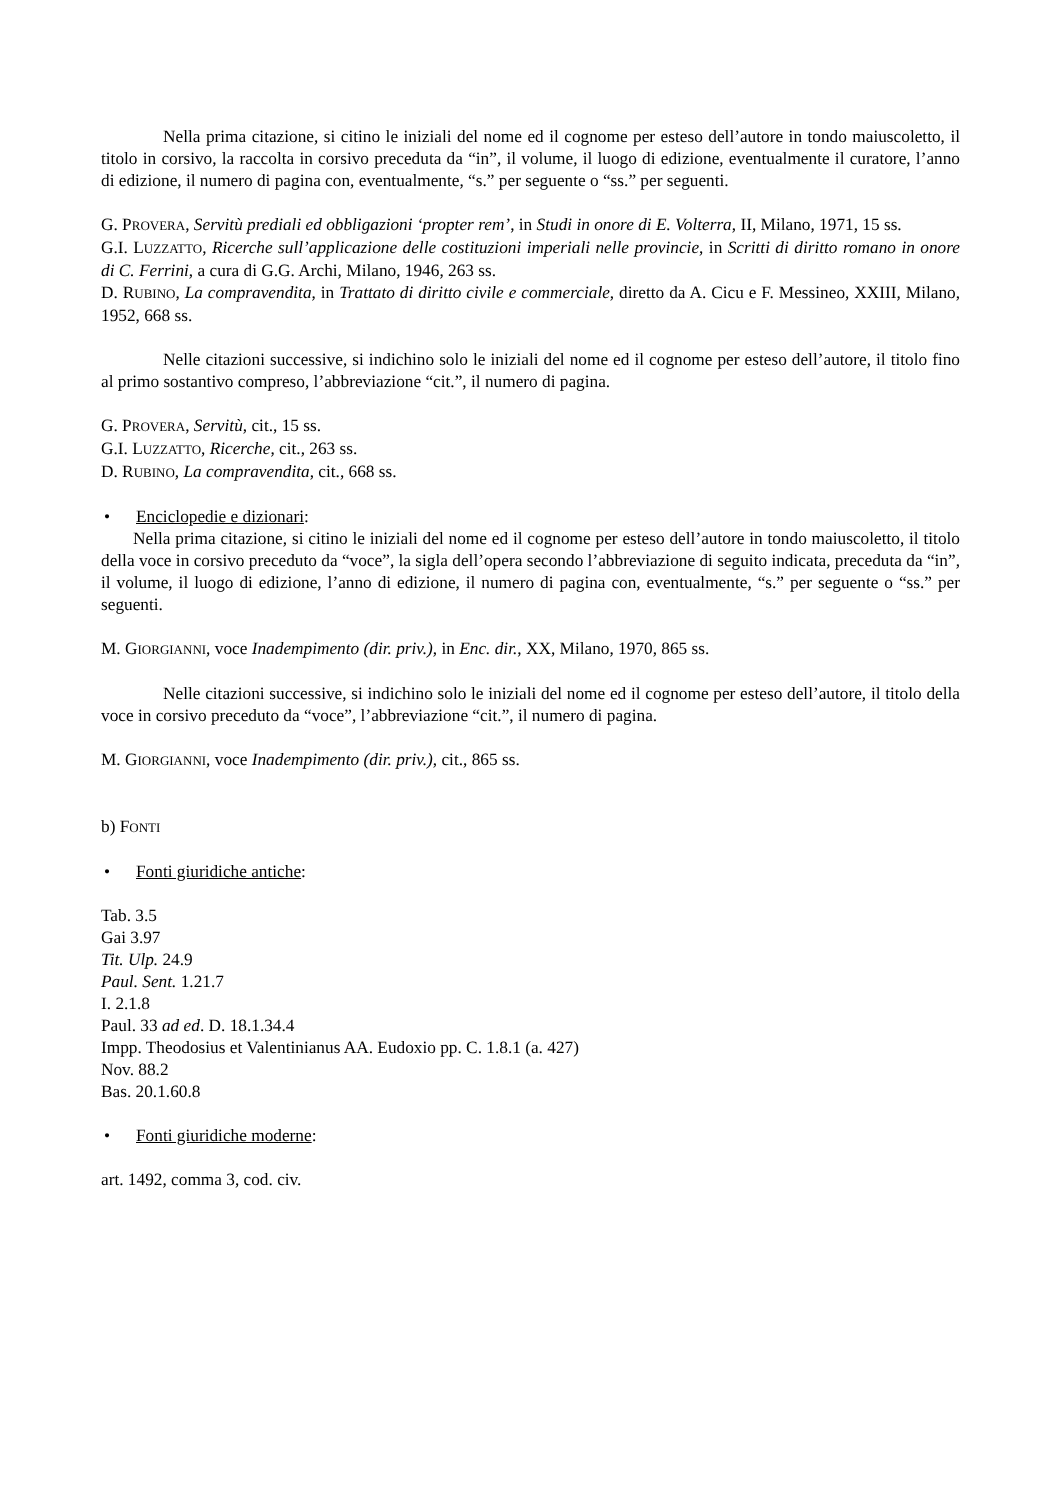Nella prima citazione, si citino le iniziali del nome ed il cognome per esteso dell’autore in tondo maiuscoletto, il titolo in corsivo, la raccolta in corsivo preceduta da “in”, il volume, il luogo di edizione, eventualmente il curatore, l’anno di edizione, il numero di pagina con, eventualmente, “s.” per seguente o “ss.” per seguenti.
G. PROVERA, Servitù prediali ed obbligazioni ‘propter rem’, in Studi in onore di E. Volterra, II, Milano, 1971, 15 ss.
G.I. LUZZATTO, Ricerche sull’applicazione delle costituzioni imperiali nelle provincie, in Scritti di diritto romano in onore di C. Ferrini, a cura di G.G. Archi, Milano, 1946, 263 ss.
D. RUBINO, La compravendita, in Trattato di diritto civile e commerciale, diretto da A. Cicu e F. Messineo, XXIII, Milano, 1952, 668 ss.
Nelle citazioni successive, si indichino solo le iniziali del nome ed il cognome per esteso dell’autore, il titolo fino al primo sostantivo compreso, l’abbreviazione “cit.”, il numero di pagina.
G. PROVERA, Servitù, cit., 15 ss.
G.I. LUZZATTO, Ricerche, cit., 263 ss.
D. RUBINO, La compravendita, cit., 668 ss.
• Enciclopedie e dizionari:
Nella prima citazione, si citino le iniziali del nome ed il cognome per esteso dell’autore in tondo maiuscoletto, il titolo della voce in corsivo preceduto da “voce”, la sigla dell’opera secondo l’abbreviazione di seguito indicata, preceduta da “in”, il volume, il luogo di edizione, l’anno di edizione, il numero di pagina con, eventualmente, “s.” per seguente o “ss.” per seguenti.
M. GIORGIANNI, voce Inadempimento (dir. priv.), in Enc. dir., XX, Milano, 1970, 865 ss.
Nelle citazioni successive, si indichino solo le iniziali del nome ed il cognome per esteso dell’autore, il titolo della voce in corsivo preceduto da “voce”, l’abbreviazione “cit.”, il numero di pagina.
M. GIORGIANNI, voce Inadempimento (dir. priv.), cit., 865 ss.
b) FONTI
• Fonti giuridiche antiche:
Tab. 3.5
Gai 3.97
Tit. Ulp. 24.9
Paul. Sent. 1.21.7
I. 2.1.8
Paul. 33 ad ed. D. 18.1.34.4
Impp. Theodosius et Valentinianus AA. Eudoxio pp. C. 1.8.1 (a. 427)
Nov. 88.2
Bas. 20.1.60.8
• Fonti giuridiche moderne:
art. 1492, comma 3, cod. civ.